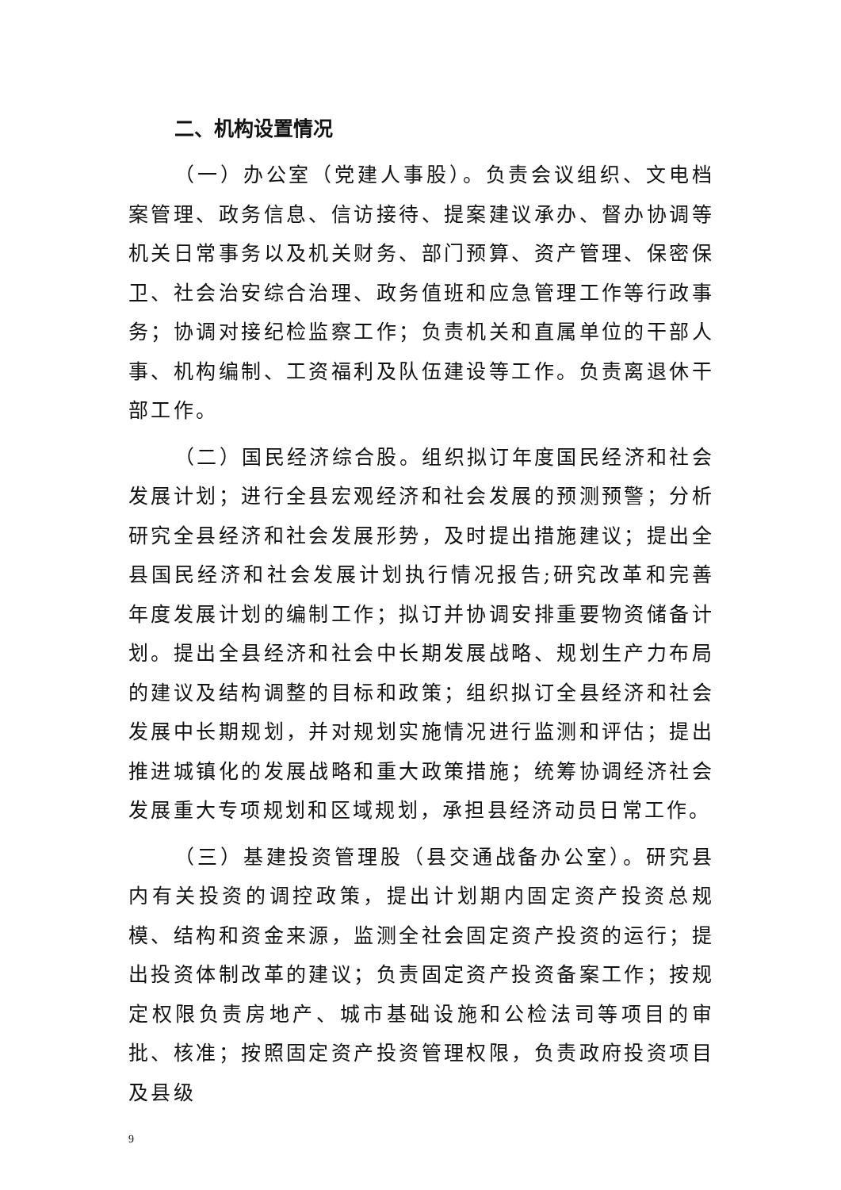二、机构设置情况
（一）办公室（党建人事股）。负责会议组织、文电档案管理、政务信息、信访接待、提案建议承办、督办协调等机关日常事务以及机关财务、部门预算、资产管理、保密保卫、社会治安综合治理、政务值班和应急管理工作等行政事务；协调对接纪检监察工作；负责机关和直属单位的干部人事、机构编制、工资福利及队伍建设等工作。负责离退休干部工作。
（二）国民经济综合股。组织拟订年度国民经济和社会发展计划；进行全县宏观经济和社会发展的预测预警；分析研究全县经济和社会发展形势，及时提出措施建议；提出全县国民经济和社会发展计划执行情况报告;研究改革和完善年度发展计划的编制工作；拟订并协调安排重要物资储备计划。提出全县经济和社会中长期发展战略、规划生产力布局的建议及结构调整的目标和政策；组织拟订全县经济和社会发展中长期规划，并对规划实施情况进行监测和评估；提出推进城镇化的发展战略和重大政策措施；统筹协调经济社会发展重大专项规划和区域规划，承担县经济动员日常工作。
（三）基建投资管理股（县交通战备办公室）。研究县内有关投资的调控政策，提出计划期内固定资产投资总规模、结构和资金来源，监测全社会固定资产投资的运行；提出投资体制改革的建议；负责固定资产投资备案工作；按规定权限负责房地产、城市基础设施和公检法司等项目的审批、核准；按照固定资产投资管理权限，负责政府投资项目及县级
9